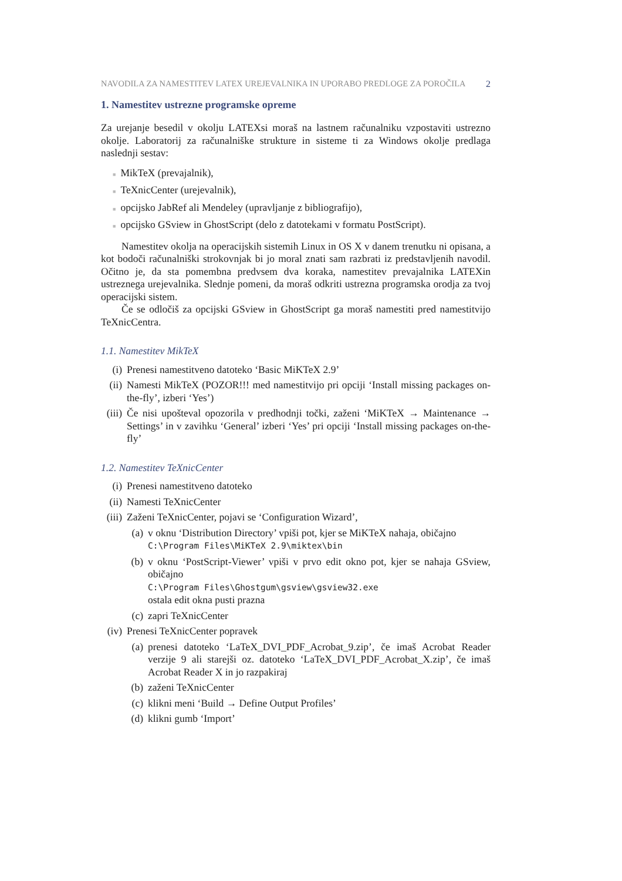NAVODILA ZA NAMESTITEV LATEX UREJEVALNIKA IN UPORABO PREDLOGE ZA POROČILA 2
1. Namestitev ustrezne programske opreme
Za urejanje besedil v okolju LATEXsi moraš na lastnem računalniku vzpostaviti ustrezno okolje. Laboratorij za računalniške strukture in sisteme ti za Windows okolje predlaga naslednji sestav:
■ MikTeX (prevajalnik),
■ TeXnicCenter (urejevalnik),
■ opcijsko JabRef ali Mendeley (upravljanje z bibliografijo),
■ opcijsko GSview in GhostScript (delo z datotekami v formatu PostScript).
Namestitev okolja na operacijskih sistemih Linux in OS X v danem trenutku ni opisana, a kot bodoči računalniški strokovnjak bi jo moral znati sam razbrati iz predstavljenih navodil. Očitno je, da sta pomembna predvsem dva koraka, namestitev prevajalnika LATEXin ustreznega urejevalnika. Slednje pomeni, da moraš odkriti ustrezna programska orodja za tvoj operacijski sistem.
Če se odločiš za opcijski GSview in GhostScript ga moraš namestiti pred namestitvijo TeXnicCentra.
1.1. Namestitev MikTeX
(i) Prenesi namestitveno datoteko ‘Basic MiKTeX 2.9’
(ii)
Namesti MikTeX (POZOR!!! med namestitvijo pri opciji ‘Install missing packages on-the-fly’, izberi ‘Yes’)
(iii)
Če nisi upošteval opozorila v predhodnji točki, zaženi ‘MiKTeX → Maintenance → Settings’ in v zavihku ‘General’ izberi ‘Yes’ pri opciji ‘Install missing packages on-the-fly’
1.2. Namestitev TeXnicCenter
(i) Prenesi namestitveno datoteko
(ii)
Namesti TeXnicCenter
(iii)
Zaženi TeXnicCenter, pojavi se ‘Configuration Wizard’,
(a) v oknu ‘Distribution Directory’ vpiši pot, kjer se MiKTeX nahaja, običajno
C:\Program Files\MiKTeX 2.9\miktex\bin
(b) v oknu ‘PostScript-Viewer’ vpiši v prvo edit okno pot, kjer se nahaja GSview, običajno
C:\Program Files\Ghostgum\gsview\gsview32.exe
ostala edit okna pusti prazna
(c) zapri TeXnicCenter
(iv)
Prenesi TeXnicCenter popravek
(a) prenesi datoteko ‘LaTeX_DVI_PDF_Acrobat_9.zip’, če imaš Acrobat Reader verzije 9 ali starejši oz. datoteko ‘LaTeX_DVI_PDF_Acrobat_X.zip’, če imaš Acrobat Reader X in jo razpakiraj
(b) zaženi TeXnicCenter
(c) klikni meni ‘Build → Define Output Profiles’
(d) klikni gumb ‘Import’